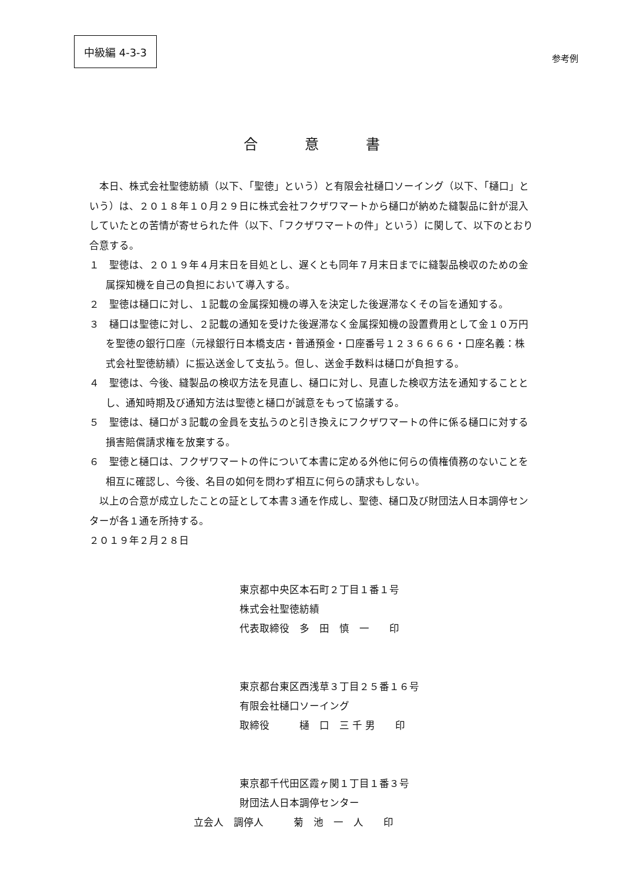中級編 4-3-3
参考例
合意書
　本日、株式会社聖徳紡績（以下、「聖徳」という）と有限会社樋口ソーイング（以下、「樋口」という）は、２０１８年１０月２９日に株式会社フクザワマートから樋口が納めた縫製品に針が混入していたとの苦情が寄せられた件（以下、「フクザワマートの件」という）に関して、以下のとおり合意する。
１　聖徳は、２０１９年４月末日を目処とし、遅くとも同年７月末日までに縫製品検収のための金属探知機を自己の負担において導入する。
２　聖徳は樋口に対し、１記載の金属探知機の導入を決定した後遅滞なくその旨を通知する。
３　樋口は聖徳に対し、２記載の通知を受けた後遅滞なく金属探知機の設置費用として金１０万円を聖徳の銀行口座（元禄銀行日本橋支店・普通預金・口座番号１２３６６６６・口座名義：株式会社聖徳紡績）に振込送金して支払う。但し、送金手数料は樋口が負担する。
４　聖徳は、今後、縫製品の検収方法を見直し、樋口に対し、見直した検収方法を通知することとし、通知時期及び通知方法は聖徳と樋口が誠意をもって協議する。
５　聖徳は、樋口が３記載の金員を支払うのと引き換えにフクザワマートの件に係る樋口に対する損害賠償請求権を放棄する。
６　聖徳と樋口は、フクザワマートの件について本書に定める外他に何らの債権債務のないことを相互に確認し、今後、名目の如何を問わず相互に何らの請求もしない。
　以上の合意が成立したことの証として本書３通を作成し、聖徳、樋口及び財団法人日本調停センターが各１通を所持する。
２０１９年２月２８日
東京都中央区本石町２丁目１番１号
株式会社聖徳紡績
代表取締役　多　田　慎　一　　印
東京都台東区西浅草３丁目２５番１６号
有限会社樋口ソーイング
取締役　　　樋　口　三 千 男　　印
東京都千代田区霞ヶ関１丁目１番３号
財団法人日本調停センター
立会人　調停人　　　菊　池　一　人　　印